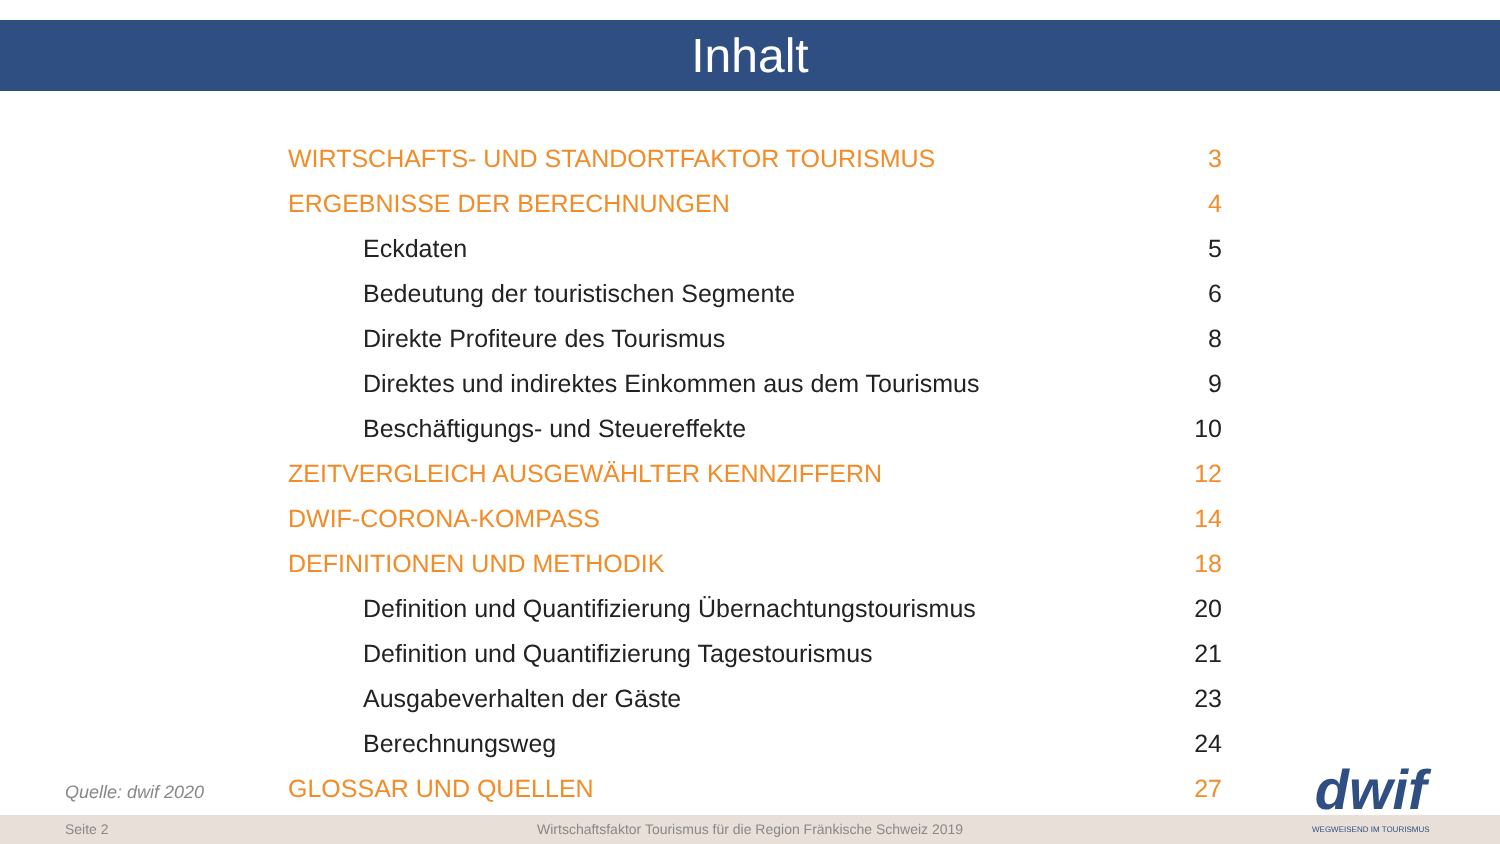Inhalt
| WIRTSCHAFTS- UND STANDORTFAKTOR TOURISMUS | 3 |
| ERGEBNISSE DER BERECHNUNGEN | 4 |
| Eckdaten | 5 |
| Bedeutung der touristischen Segmente | 6 |
| Direkte Profiteure des Tourismus | 8 |
| Direktes und indirektes Einkommen aus dem Tourismus | 9 |
| Beschäftigungs- und Steuereffekte | 10 |
| ZEITVERGLEICH AUSGEWÄHLTER KENNZIFFERN | 12 |
| DWIF-CORONA-KOMPASS | 14 |
| DEFINITIONEN UND METHODIK | 18 |
| Definition und Quantifizierung Übernachtungstourismus | 20 |
| Definition und Quantifizierung Tagestourismus | 21 |
| Ausgabeverhalten der Gäste | 23 |
| Berechnungsweg | 24 |
| GLOSSAR UND QUELLEN | 27 |
Quelle: dwif 2020
Seite 2 Wirtschaftsfaktor Tourismus für die Region Fränkische Schweiz 2019
dwif
WEGWEISEND IM TOURISMUS